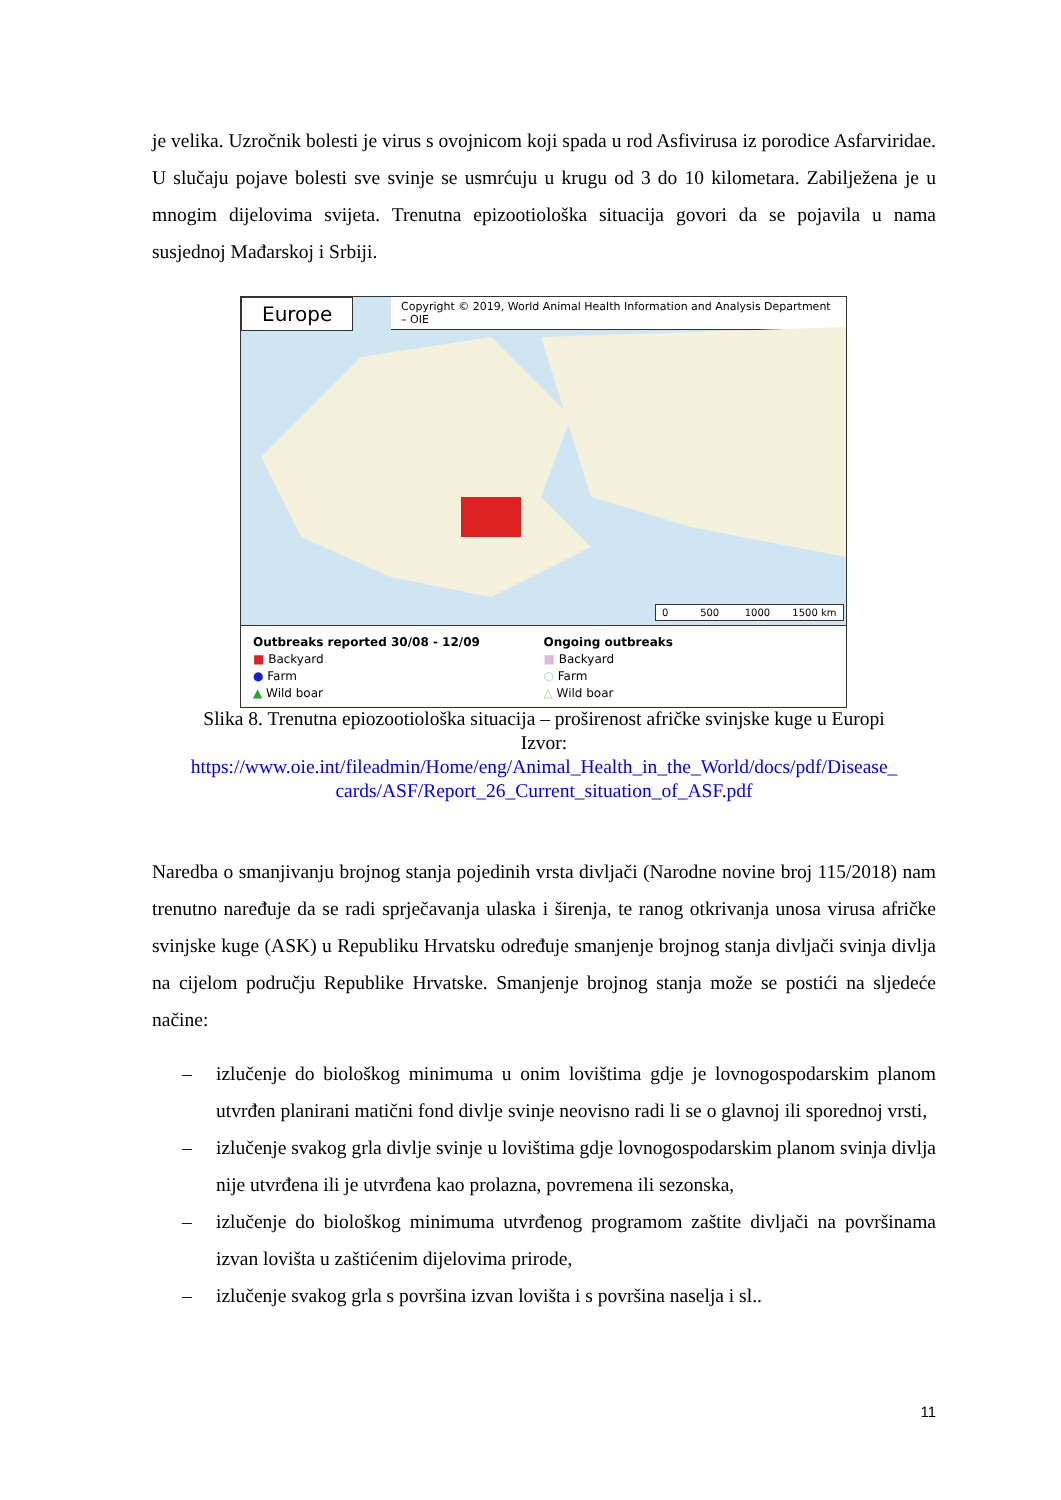je velika. Uzročnik bolesti je virus s ovojnicom koji spada u rod Asfivirusa iz porodice Asfarviridae. U slučaju pojave bolesti sve svinje se usmrćuju u krugu od 3 do 10 kilometara. Zabilježena je u mnogim dijelovima svijeta. Trenutna epizootiološka situacija govori da se pojavila u nama susjednoj Mađarskoj i Srbiji.
Europe
Copyright © 2019, World Animal Health Information and Analysis Department – OIE
0 500 1000 1500 km
Outbreaks reported 30/08 - 12/09
■ Backyard
● Farm
▲ Wild boar
Ongoing outbreaks
■ Backyard
○ Farm
△ Wild boar
Slika 8. Trenutna epiozootiološka situacija – proširenost afričke svinjske kuge u Europi
Izvor:
https://www.oie.int/fileadmin/Home/eng/Animal_Health_in_the_World/docs/pdf/Disease_ cards/ASF/Report_26_Current_situation_of_ASF.pdf
Naredba o smanjivanju brojnog stanja pojedinih vrsta divljači (Narodne novine broj 115/2018) nam trenutno naređuje da se radi sprječavanja ulaska i širenja, te ranog otkrivanja unosa virusa afričke svinjske kuge (ASK) u Republiku Hrvatsku određuje smanjenje brojnog stanja divljači svinja divlja na cijelom području Republike Hrvatske. Smanjenje brojnog stanja može se postići na sljedeće načine:
– izlučenje do biološkog minimuma u onim lovištima gdje je lovnogospodarskim planom utvrđen planirani matični fond divlje svinje neovisno radi li se o glavnoj ili sporednoj vrsti,
– izlučenje svakog grla divlje svinje u lovištima gdje lovnogospodarskim planom svinja divlja nije utvrđena ili je utvrđena kao prolazna, povremena ili sezonska,
– izlučenje do biološkog minimuma utvrđenog programom zaštite divljači na površinama izvan lovišta u zaštićenim dijelovima prirode,
– izlučenje svakog grla s površina izvan lovišta i s površina naselja i sl..
11